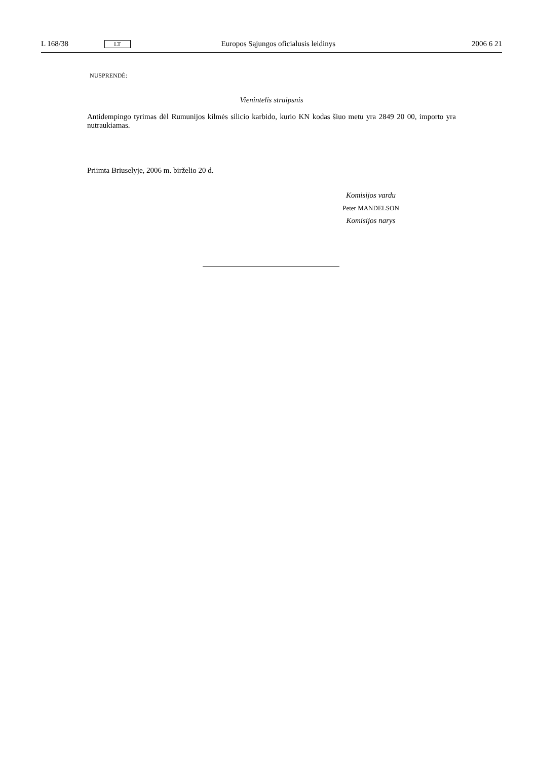L 168/38 LT Europos Sąjungos oficialusis leidinys 2006 6 21
NUSPRENDĖ:
Vienintelis straipsnis
Antidempingo tyrimas dėl Rumunijos kilmės silicio karbido, kurio KN kodas šiuo metu yra 2849 20 00, importo yra nutraukiamas.
Priimta Briuselyje, 2006 m. birželio 20 d.
Komisijos vardu
Peter MANDELSON
Komisijos narys